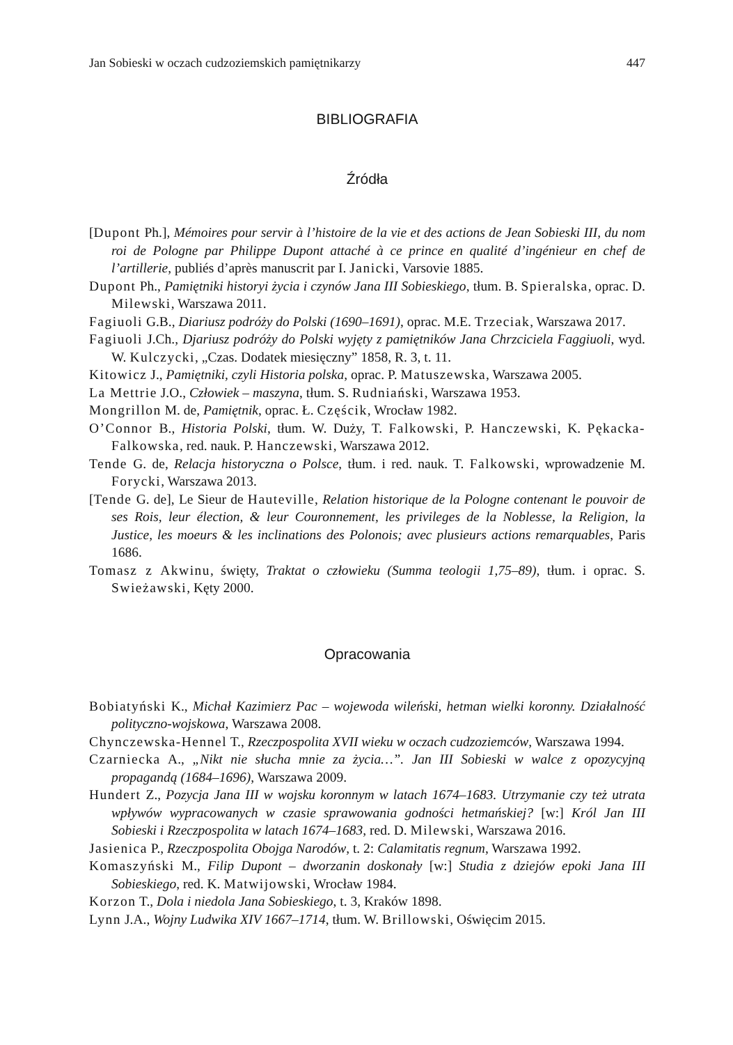Jan Sobieski w oczach cudzoziemskich pamiętnikarzy 447
BIBLIOGRAFIA
Źródła
[Dupont Ph.], Mémoires pour servir à l’histoire de la vie et des actions de Jean Sobieski III, du nom roi de Pologne par Philippe Dupont attaché à ce prince en qualité d’ingénieur en chef de l’artillerie, publiés d’après manuscrit par I. Janicki, Varsovie 1885.
Dupont Ph., Pamiętniki historyi życia i czynów Jana III Sobieskiego, tłum. B. Spieralska, oprac. D. Milewski, Warszawa 2011.
Fagiuoli G.B., Diariusz podróży do Polski (1690–1691), oprac. M.E. Trzeciak, Warszawa 2017.
Fagiuoli J.Ch., Djariusz podróży do Polski wyjęty z pamiętników Jana Chrzciciela Faggiuoli, wyd. W. Kulczycki, „Czas. Dodatek miesięczny” 1858, R. 3, t. 11.
Kitowicz J., Pamiętniki, czyli Historia polska, oprac. P. Matuszewska, Warszawa 2005.
La Mettrie J.O., Człowiek – maszyna, tłum. S. Rudniański, Warszawa 1953.
Mongrillon M. de, Pamiętnik, oprac. Ł. Częścik, Wrocław 1982.
O’Connor B., Historia Polski, tłum. W. Duży, T. Falkowski, P. Hanczewski, K. Pękacka-Falkowska, red. nauk. P. Hanczewski, Warszawa 2012.
Tende G. de, Relacja historyczna o Polsce, tłum. i red. nauk. T. Falkowski, wprowadzenie M. Forycki, Warszawa 2013.
[Tende G. de], Le Sieur de Hauteville, Relation historique de la Pologne contenant le pouvoir de ses Rois, leur élection, & leur Couronnement, les privileges de la Noblesse, la Religion, la Justice, les moeurs & les inclinations des Polonois; avec plusieurs actions remarquables, Paris 1686.
Tomasz z Akwinu, święty, Traktat o człowieku (Summa teologii 1,75–89), tłum. i oprac. S. Swieżawski, Kęty 2000.
Opracowania
Bobiatyński K., Michał Kazimierz Pac – wojewoda wileński, hetman wielki koronny. Działalność polityczno-wojskowa, Warszawa 2008.
Chynczewska-Hennel T., Rzeczpospolita XVII wieku w oczach cudzoziemców, Warszawa 1994.
Czarniecka A., „Nikt nie słucha mnie za życia…”. Jan III Sobieski w walce z opozycyjną propagandą (1684–1696), Warszawa 2009.
Hundert Z., Pozycja Jana III w wojsku koronnym w latach 1674–1683. Utrzymanie czy też utrata wpływów wypracowanych w czasie sprawowania godności hetmańskiej? [w:] Król Jan III Sobieski i Rzeczpospolita w latach 1674–1683, red. D. Milewski, Warszawa 2016.
Jasienica P., Rzeczpospolita Obojga Narodów, t. 2: Calamitatis regnum, Warszawa 1992.
Komaszyński M., Filip Dupont – dworzanin doskonały [w:] Studia z dziejów epoki Jana III Sobieskiego, red. K. Matwijowski, Wrocław 1984.
Korzon T., Dola i niedola Jana Sobieskiego, t. 3, Kraków 1898.
Lynn J.A., Wojny Ludwika XIV 1667–1714, tłum. W. Brillowski, Oświęcim 2015.